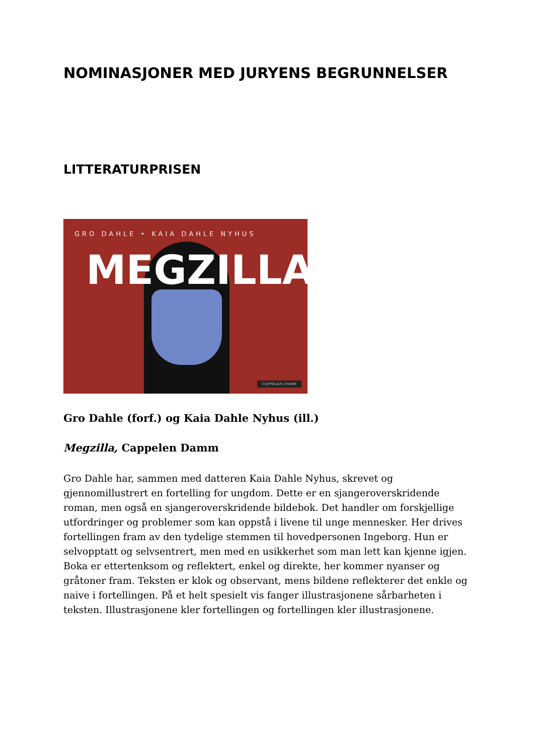NOMINASJONER MED JURYENS BEGRUNNELSER
LITTERATURPRISEN
GRO DAHLE • KAIA DAHLE NYHUS
MEGZILLA
CAPPELEN DAMM
Gro Dahle (forf.) og Kaia Dahle Nyhus (ill.)
Megzilla, Cappelen Damm
Gro Dahle har, sammen med datteren Kaia Dahle Nyhus, skrevet og gjennomillustrert en fortelling for ungdom. Dette er en sjangeroverskridende roman, men også en sjangeroverskridende bildebok. Det handler om forskjellige utfordringer og problemer som kan oppstå i livene til unge mennesker. Her drives fortellingen fram av den tydelige stemmen til hovedpersonen Ingeborg. Hun er selvopptatt og selvsentrert, men med en usikkerhet som man lett kan kjenne igjen. Boka er ettertenksom og reflektert, enkel og direkte, her kommer nyanser og gråtoner fram. Teksten er klok og observant, mens bildene reflekterer det enkle og naive i fortellingen. På et helt spesielt vis fanger illustrasjonene sårbarheten i teksten. Illustrasjonene kler fortellingen og fortellingen kler illustrasjonene.